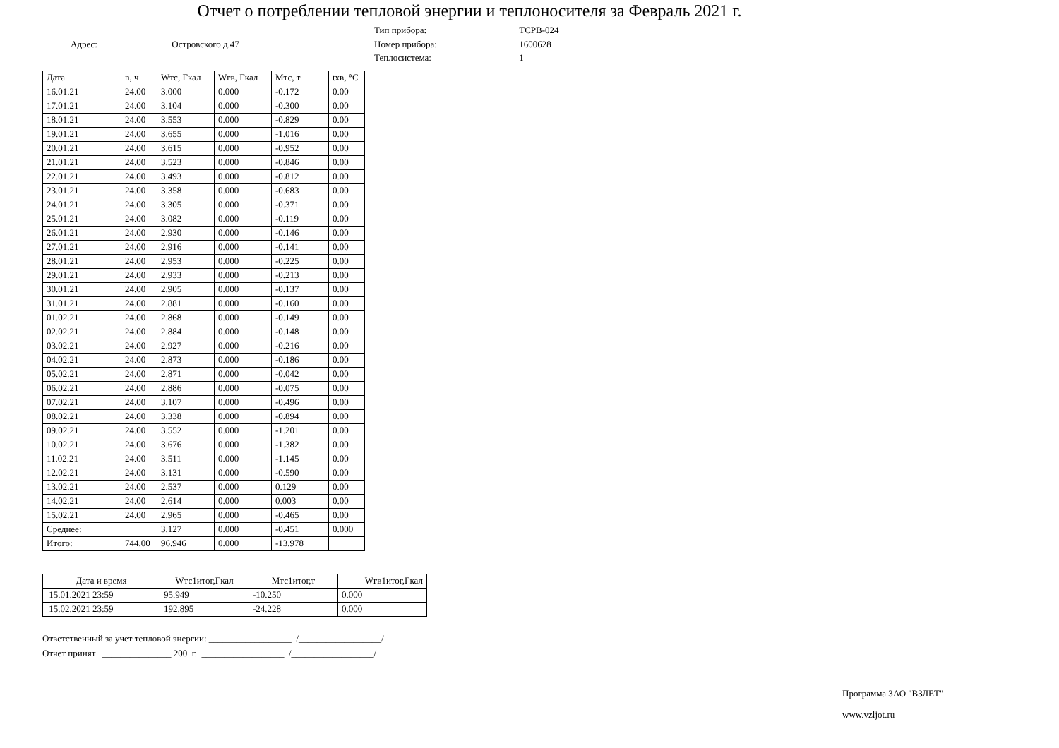Отчет о потреблении тепловой энергии и теплоносителя за Февраль 2021 г.
Адрес: Островского д.47
Тип прибора: ТСРВ-024
Номер прибора: 1600628
Теплосистема: 1
| Дата | n, ч | Wтс, Гкал | Wгв, Гкал | Мтс, т | tхв, °C |
| --- | --- | --- | --- | --- | --- |
| 16.01.21 | 24.00 | 3.000 | 0.000 | -0.172 | 0.00 |
| 17.01.21 | 24.00 | 3.104 | 0.000 | -0.300 | 0.00 |
| 18.01.21 | 24.00 | 3.553 | 0.000 | -0.829 | 0.00 |
| 19.01.21 | 24.00 | 3.655 | 0.000 | -1.016 | 0.00 |
| 20.01.21 | 24.00 | 3.615 | 0.000 | -0.952 | 0.00 |
| 21.01.21 | 24.00 | 3.523 | 0.000 | -0.846 | 0.00 |
| 22.01.21 | 24.00 | 3.493 | 0.000 | -0.812 | 0.00 |
| 23.01.21 | 24.00 | 3.358 | 0.000 | -0.683 | 0.00 |
| 24.01.21 | 24.00 | 3.305 | 0.000 | -0.371 | 0.00 |
| 25.01.21 | 24.00 | 3.082 | 0.000 | -0.119 | 0.00 |
| 26.01.21 | 24.00 | 2.930 | 0.000 | -0.146 | 0.00 |
| 27.01.21 | 24.00 | 2.916 | 0.000 | -0.141 | 0.00 |
| 28.01.21 | 24.00 | 2.953 | 0.000 | -0.225 | 0.00 |
| 29.01.21 | 24.00 | 2.933 | 0.000 | -0.213 | 0.00 |
| 30.01.21 | 24.00 | 2.905 | 0.000 | -0.137 | 0.00 |
| 31.01.21 | 24.00 | 2.881 | 0.000 | -0.160 | 0.00 |
| 01.02.21 | 24.00 | 2.868 | 0.000 | -0.149 | 0.00 |
| 02.02.21 | 24.00 | 2.884 | 0.000 | -0.148 | 0.00 |
| 03.02.21 | 24.00 | 2.927 | 0.000 | -0.216 | 0.00 |
| 04.02.21 | 24.00 | 2.873 | 0.000 | -0.186 | 0.00 |
| 05.02.21 | 24.00 | 2.871 | 0.000 | -0.042 | 0.00 |
| 06.02.21 | 24.00 | 2.886 | 0.000 | -0.075 | 0.00 |
| 07.02.21 | 24.00 | 3.107 | 0.000 | -0.496 | 0.00 |
| 08.02.21 | 24.00 | 3.338 | 0.000 | -0.894 | 0.00 |
| 09.02.21 | 24.00 | 3.552 | 0.000 | -1.201 | 0.00 |
| 10.02.21 | 24.00 | 3.676 | 0.000 | -1.382 | 0.00 |
| 11.02.21 | 24.00 | 3.511 | 0.000 | -1.145 | 0.00 |
| 12.02.21 | 24.00 | 3.131 | 0.000 | -0.590 | 0.00 |
| 13.02.21 | 24.00 | 2.537 | 0.000 | 0.129 | 0.00 |
| 14.02.21 | 24.00 | 2.614 | 0.000 | 0.003 | 0.00 |
| 15.02.21 | 24.00 | 2.965 | 0.000 | -0.465 | 0.00 |
| Среднее: | | 3.127 | 0.000 | -0.451 | 0.000 |
| Итого: | 744.00 | 96.946 | 0.000 | -13.978 | |
| Дата и время | Wтс1итог,Гкал | Мтс1итог,т | Wгв1итог,Гкал |
| --- | --- | --- | --- |
| 15.01.2021 23:59 | 95.949 | -10.250 | 0.000 |
| 15.02.2021 23:59 | 192.895 | -24.228 | 0.000 |
Ответственный за учет тепловой энергии: __________________ /__________________/
Отчет принят _______________ 200 г. __________________ /__________________/
Программа ЗАО "ВЗЛЕТ"
www.vzljot.ru